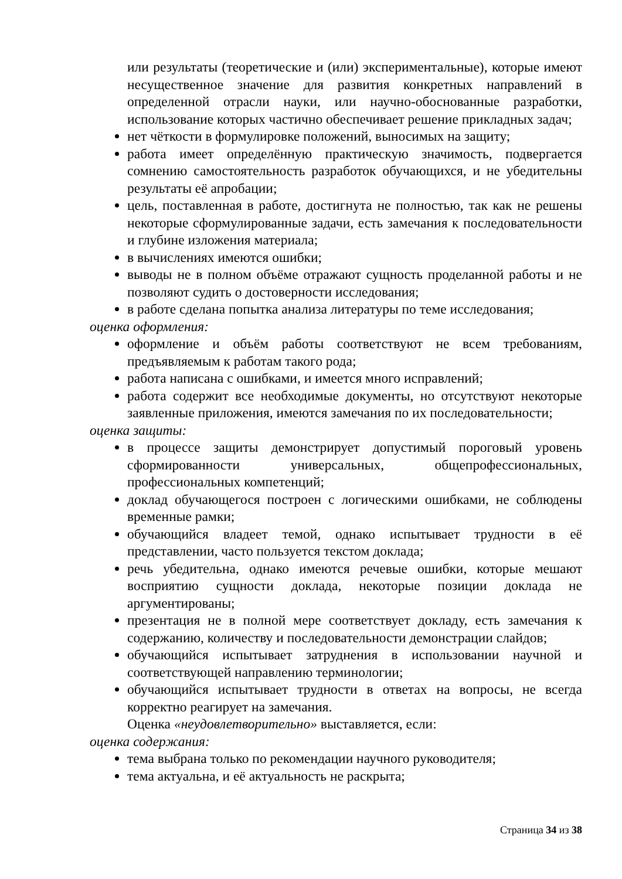или результаты (теоретические и (или) экспериментальные), которые имеют несущественное значение для развития конкретных направлений в определенной отрасли науки, или научно-обоснованные разработки, использование которых частично обеспечивает решение прикладных задач;
нет чёткости в формулировке положений, выносимых на защиту;
работа имеет определённую практическую значимость, подвергается сомнению самостоятельность разработок обучающихся, и не убедительны результаты её апробации;
цель, поставленная в работе, достигнута не полностью, так как не решены некоторые сформулированные задачи, есть замечания к последовательности и глубине изложения материала;
в вычислениях имеются ошибки;
выводы не в полном объёме отражают сущность проделанной работы и не позволяют судить о достоверности исследования;
в работе сделана попытка анализа литературы по теме исследования;
оценка оформления:
оформление и объём работы соответствуют не всем требованиям, предъявляемым к работам такого рода;
работа написана с ошибками, и имеется много исправлений;
работа содержит все необходимые документы, но отсутствуют некоторые заявленные приложения, имеются замечания по их последовательности;
оценка защиты:
в процессе защиты демонстрирует допустимый пороговый уровень сформированности универсальных, общепрофессиональных, профессиональных компетенций;
доклад обучающегося построен с логическими ошибками, не соблюдены временные рамки;
обучающийся владеет темой, однако испытывает трудности в её представлении, часто пользуется текстом доклада;
речь убедительна, однако имеются речевые ошибки, которые мешают восприятию сущности доклада, некоторые позиции доклада не аргументированы;
презентация не в полной мере соответствует докладу, есть замечания к содержанию, количеству и последовательности демонстрации слайдов;
обучающийся испытывает затруднения в использовании научной и соответствующей направлению терминологии;
обучающийся испытывает трудности в ответах на вопросы, не всегда корректно реагирует на замечания.
Оценка «неудовлетворительно» выставляется, если:
оценка содержания:
тема выбрана только по рекомендации научного руководителя;
тема актуальна, и её актуальность не раскрыта;
Страница 34 из 38